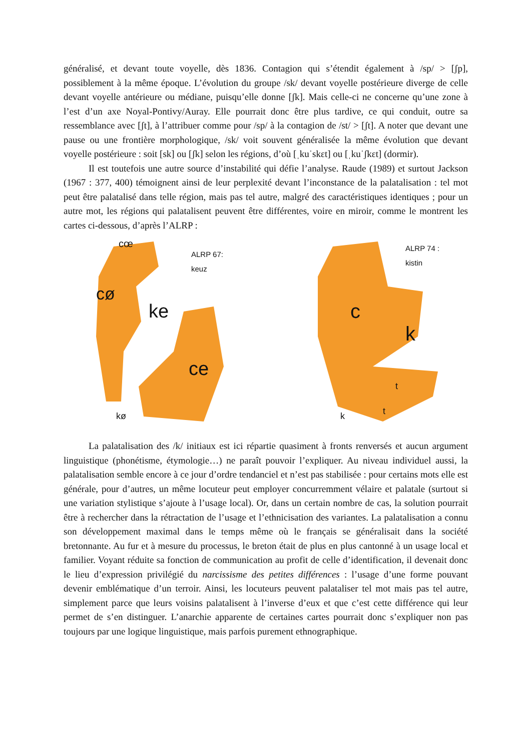généralisé, et devant toute voyelle, dès 1836. Contagion qui s’étendit également à /sp/ > [ʃp], possiblement à la même époque. L’évolution du groupe /sk/ devant voyelle postérieure diverge de celle devant voyelle antérieure ou médiane, puisqu’elle donne [ʃk]. Mais celle-ci ne concerne qu’une zone à l’est d’un axe Noyal-Pontivy/Auray. Elle pourrait donc être plus tardive, ce qui conduit, outre sa ressemblance avec [ʃt], à l’attribuer comme pour /sp/ à la contagion de /st/ > [ʃt]. A noter que devant une pause ou une frontière morphologique, /sk/ voit souvent généralisée la même évolution que devant voyelle postérieure : soit [sk] ou [ʃk] selon les régions, d’où [ˌkuˈskɛt] ou [ˌkuˈʃkɛt] (dormir).
Il est toutefois une autre source d’instabilité qui défie l’analyse. Raude (1989) et surtout Jackson (1967 : 377, 400) témoignent ainsi de leur perplexité devant l’inconstance de la palatalisation : tel mot peut être palatalisé dans telle région, mais pas tel autre, malgré des caractéristiques identiques ; pour un autre mot, les régions qui palatalisent peuvent être différentes, voire en miroir, comme le montrent les cartes ci-dessous, d’après l’ALRP :
cœ
ALRP 67:
keuz
cø
ke
ce
kø
ALRP 74 :
kistin
c
k
t
t k
La palatalisation des /k/ initiaux est ici répartie quasiment à fronts renversés et aucun argument linguistique (phonétisme, étymologie…) ne paraît pouvoir l’expliquer. Au niveau individuel aussi, la palatalisation semble encore à ce jour d’ordre tendanciel et n’est pas stabilisée : pour certains mots elle est générale, pour d’autres, un même locuteur peut employer concurremment vélaire et palatale (surtout si une variation stylistique s’ajoute à l’usage local). Or, dans un certain nombre de cas, la solution pourrait être à rechercher dans la rétractation de l’usage et l’ethnicisation des variantes. La palatalisation a connu son développement maximal dans le temps même où le français se généralisait dans la société bretonnante. Au fur et à mesure du processus, le breton était de plus en plus cantonné à un usage local et familier. Voyant réduite sa fonction de communication au profit de celle d’identification, il devenait donc le lieu d’expression privilégié du narcissisme des petites différences : l’usage d’une forme pouvant devenir emblématique d’un terroir. Ainsi, les locuteurs peuvent palataliser tel mot mais pas tel autre, simplement parce que leurs voisins palatalisent à l’inverse d’eux et que c’est cette différence qui leur permet de s’en distinguer. L’anarchie apparente de certaines cartes pourrait donc s’expliquer non pas toujours par une logique linguistique, mais parfois purement ethnographique.